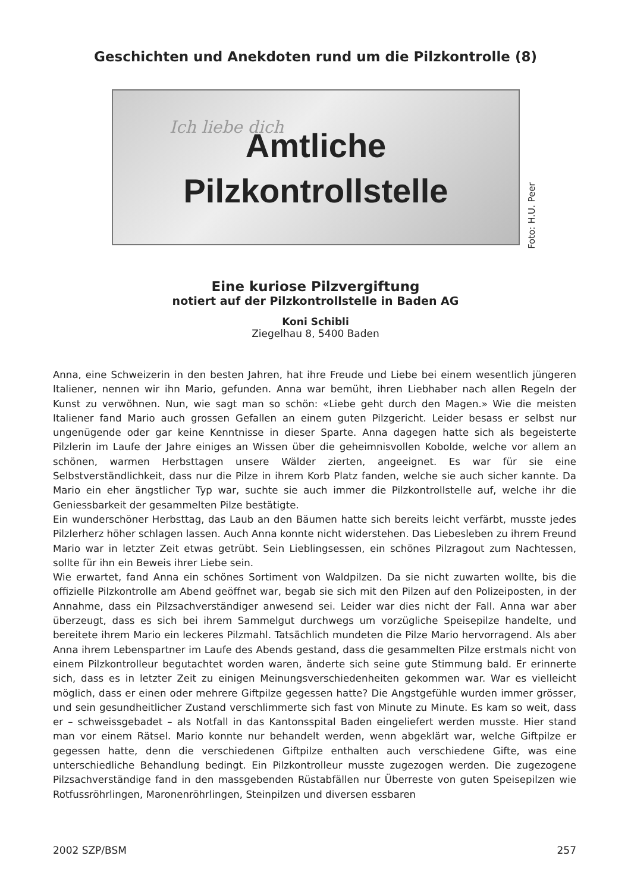Geschichten und Anekdoten rund um die Pilzkontrolle (8)
Ich liebe dich
Amtliche
Pilzkontrollstelle
Foto: H.U. Peer
Eine kuriose Pilzvergiftung
notiert auf der Pilzkontrollstelle in Baden AG
Koni Schibli
Ziegelhau 8, 5400 Baden
Anna, eine Schweizerin in den besten Jahren, hat ihre Freude und Liebe bei einem wesentlich jüngeren Italiener, nennen wir ihn Mario, gefunden. Anna war bemüht, ihren Liebhaber nach allen Regeln der Kunst zu verwöhnen. Nun, wie sagt man so schön: «Liebe geht durch den Magen.» Wie die meisten Italiener fand Mario auch grossen Gefallen an einem guten Pilzgericht. Leider besass er selbst nur ungenügende oder gar keine Kenntnisse in dieser Sparte. Anna dagegen hatte sich als begeisterte Pilzlerin im Laufe der Jahre einiges an Wissen über die geheimnisvollen Kobolde, welche vor allem an schönen, warmen Herbsttagen unsere Wälder zierten, angeeignet. Es war für sie eine Selbstverständlichkeit, dass nur die Pilze in ihrem Korb Platz fanden, welche sie auch sicher kannte. Da Mario ein eher ängstlicher Typ war, suchte sie auch immer die Pilzkontrollstelle auf, welche ihr die Geniessbarkeit der gesammelten Pilze bestätigte.
Ein wunderschöner Herbsttag, das Laub an den Bäumen hatte sich bereits leicht verfärbt, musste jedes Pilzlerherz höher schlagen lassen. Auch Anna konnte nicht widerstehen. Das Liebesleben zu ihrem Freund Mario war in letzter Zeit etwas getrübt. Sein Lieblingsessen, ein schönes Pilzragout zum Nachtessen, sollte für ihn ein Beweis ihrer Liebe sein.
Wie erwartet, fand Anna ein schönes Sortiment von Waldpilzen. Da sie nicht zuwarten wollte, bis die offizielle Pilzkontrolle am Abend geöffnet war, begab sie sich mit den Pilzen auf den Polizeiposten, in der Annahme, dass ein Pilzsachverständiger anwesend sei. Leider war dies nicht der Fall. Anna war aber überzeugt, dass es sich bei ihrem Sammelgut durchwegs um vorzügliche Speisepilze handelte, und bereitete ihrem Mario ein leckeres Pilzmahl. Tatsächlich mundeten die Pilze Mario hervorragend. Als aber Anna ihrem Lebenspartner im Laufe des Abends gestand, dass die gesammelten Pilze erstmals nicht von einem Pilzkontrolleur begutachtet worden waren, änderte sich seine gute Stimmung bald. Er erinnerte sich, dass es in letzter Zeit zu einigen Meinungsverschiedenheiten gekommen war. War es vielleicht möglich, dass er einen oder mehrere Giftpilze gegessen hatte? Die Angstgefühle wurden immer grösser, und sein gesundheitlicher Zustand verschlimmerte sich fast von Minute zu Minute. Es kam so weit, dass er – schweissgebadet – als Notfall in das Kantonsspital Baden eingeliefert werden musste. Hier stand man vor einem Rätsel. Mario konnte nur behandelt werden, wenn abgeklärt war, welche Giftpilze er gegessen hatte, denn die verschiedenen Giftpilze enthalten auch verschiedene Gifte, was eine unterschiedliche Behandlung bedingt. Ein Pilzkontrolleur musste zugezogen werden. Die zugezogene Pilzsachverständige fand in den massgebenden Rüstabfällen nur Überreste von guten Speisepilzen wie Rotfussröhrlingen, Maronenröhrlingen, Steinpilzen und diversen essbaren
2002 SZP/BSM 257